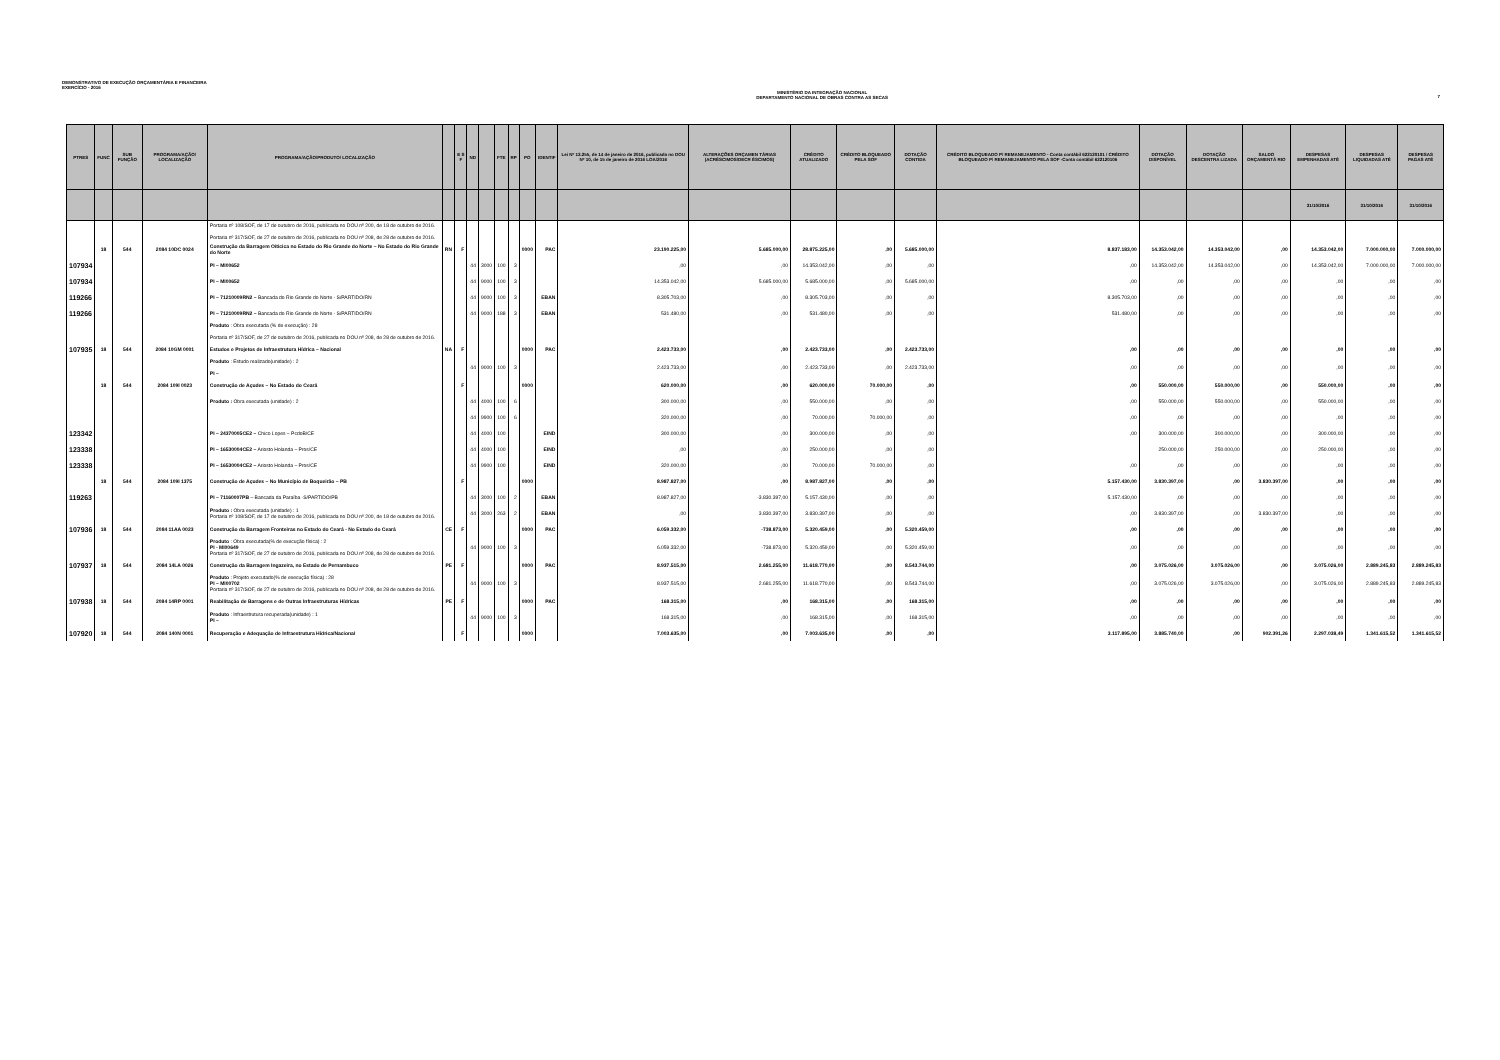DEMONSTRATIVO DE EXECUÇÃO ORÇAMENTÁRIA E FINANCEIRA
EXERCÍCIO - 2016
MINISTÉRIO DA INTEGRAÇÃO NACIONAL
DEPARTAMENTO NACIONAL DE OBRAS CONTRA AS SECAS
7
| PTRES | FUNC | SUB FUNÇÃO | PROGRAMA/AÇÃO/ LOCALIZAÇÃO | PROGRAMA/AÇÃO/PRODUTO/ LOCALIZAÇÃO | | E S F | ND | | FTE | RP | PO | IDENTIF | Lei Nº 13.255, de 14 de janeiro de 2016, publicada no DOU Nº 10, de 15 de janeiro de 2016 LOA/2016 | ALTERAÇÕES ORÇAMEN TÁRIAS (ACRÉSCIMOS/DECR ÉSCIMOS) | CRÉDITO ATUALIZADO | CRÉDITO BLOQUEADO PELA SOF | DOTAÇÃO CONTIDA | CRÉDITO BLOQUEADO P/ REMANEJAMENTO - Conta contábil 622120101 / CRÉDITO BLOQUEADO P/ REMANEJAMENTO PELA SOF -Conta contábil 622120106 | DOTAÇÃO DISPONÍVEL | DOTAÇÃO DESCENTRA LIZADA | SALDO ORÇAMENTÁ RIO | DESPESAS EMPENHADAS ATÉ | DESPESAS LIQUIDADAS ATÉ | DESPESAS PAGAS ATÉ |
| --- | --- | --- | --- | --- | --- | --- | --- | --- | --- | --- | --- | --- | --- | --- | --- | --- | --- | --- | --- | --- | --- | --- | --- | --- |
| | | | | | | | | | | | | | | | | | | | | | | 31/10/2016 | 31/10/2016 | 31/10/2016 |
| | | | | Portaria nº 108/SOF, de 17 de outubro de 2016, publicada no DOU nº 200, de 18 de outubro de 2016. Portaria nº 317/SOF, de 27 de outubro de 2016, publicada no DOU nº 208, de 28 de outubro de 2016. | | | | | | | | | | | | | | | | | | | | |
| | 18 | 544 | 2084 10DC 0024 | Construção da Barragem Oiticica no Estado do Rio Grande do Norte – No Estado do Rio Grande do Norte | RN | F | | | | | 0000 | PAC | 23.190.225,00 | 5.685.000,00 | 28.875.225,00 | ,00 | 5.685.000,00 | 8.837.183,00 | 14.353.042,00 | 14.353.042,00 | ,00 | 14.353.042,00 | 7.000.000,00 | 7.000.000,00 |
| 107934 | | | | PI – MI00652 | | | 44 | 3000 | 100 | 3 | | | ,00 | ,00 | 14.353.042,00 | ,00 | ,00 | ,00 | 14.353.042,00 | 14.353.042,00 | ,00 | 14.353.042,00 | 7.000.000,00 | 7.000.000,00 |
| 107934 | | | | PI – MI00652 | | | 44 | 9000 | 100 | 3 | | | 14.353.042,00 | 5.685.000,00 | 5.685.000,00 | ,00 | 5.685.000,00 | ,00 | ,00 | ,00 | ,00 | ,00 | ,00 | ,00 |
| 119266 | | | | PI – 71210009RN2 – Bancada do Rio Grande do Norte - S/PARTIDO/RN | | | 44 | 9000 | 100 | 3 | | EBAN | 8.305.703,00 | ,00 | 8.305.703,00 | ,00 | ,00 | 8.305.703,00 | ,00 | ,00 | ,00 | ,00 | ,00 | ,00 |
| 119266 | | | | PI – 71210009RN2 – Bancada do Rio Grande do Norte - S/PARTIDO/RN | | | 44 | 9000 | 188 | 3 | | EBAN | 531.480,00 | ,00 | 531.480,00 | ,00 | ,00 | 531.480,00 | ,00 | ,00 | ,00 | ,00 | ,00 | ,00 |
| | | | | Produto : Obra executada (% de execução) : 28 Portaria nº 317/SOF, de 27 de outubro de 2016, publicada no DOU nº 208, de 28 de outubro de 2016. | | | | | | | | | | | | | | | | | | | | |
| 107935 | 18 | 544 | 2084 10GM 0001 | Estudos e Projetos de Infraestrutura Hídrica – Nacional | NA | F | | | | | 0000 | PAC | 2.423.733,00 | ,00 | 2.423.733,00 | ,00 | 2.423.733,00 | ,00 | ,00 | ,00 | ,00 | ,00 | ,00 | ,00 |
| | | | | Produto : Estudo realizado(unidade) : 2 PI – | | | 44 | 9000 | 100 | 3 | | | 2.423.733,00 | ,00 | 2.423.733,00 | ,00 | 2.423.733,00 | ,00 | ,00 | ,00 | ,00 | ,00 | ,00 | ,00 |
| | 18 | 544 | 2084 109I 0023 | Construção de Açudes – No Estado do Ceará | | F | | | | | 0000 | | 620.000,00 | ,00 | 620.000,00 | 70.000,00 | ,00 | ,00 | 550.000,00 | 550.000,00 | ,00 | 550.000,00 | ,00 | ,00 |
| | | | | Produto : Obra executada (unidade) : 2 | | | 44 | 4000 | 100 | 6 | | | 300.000,00 | ,00 | 550.000,00 | ,00 | ,00 | ,00 | 550.000,00 | 550.000,00 | ,00 | 550.000,00 | ,00 | ,00 |
| | | | | | | | 44 | 9900 | 100 | 6 | | | 320.000,00 | ,00 | 70.000,00 | 70.000,00 | ,00 | ,00 | ,00 | ,00 | ,00 | ,00 | ,00 | ,00 |
| 123342 | | | | PI – 24370005CE2 – Chico Lopes – PcdoB/CE | | | 44 | 4000 | 100 | | | EIND | 300.000,00 | ,00 | 300.000,00 | ,00 | ,00 | ,00 | 300.000,00 | 300.000,00 | ,00 | 300.000,00 | ,00 | ,00 |
| 123338 | | | | PI – 16530004CE2 – Ariosto Holanda – Pros/CE | | | 44 | 4000 | 100 | | | EIND | ,00 | ,00 | 250.000,00 | ,00 | ,00 | | 250.000,00 | 250.000,00 | ,00 | 250.000,00 | ,00 | ,00 |
| 123338 | | | | PI – 16530004CE2 – Ariosto Holanda – Pros/CE | | | 44 | 9900 | 100 | | | EIND | 320.000,00 | ,00 | 70.000,00 | 70.000,00 | ,00 | ,00 | ,00 | ,00 | ,00 | ,00 | ,00 | ,00 |
| | 18 | 544 | 2084 109I 1375 | Construção de Açudes – No Município de Boqueirão – PB | | F | | | | | 0000 | | 8.987.827,00 | ,00 | 8.987.827,00 | ,00 | ,00 | 5.157.430,00 | 3.830.397,00 | ,00 | 3.830.397,00 | ,00 | ,00 | ,00 |
| 119263 | | | | PI – 71160007PB – Bancada da Paraíba -S/PARTIDO/PB | | | 44 | 3000 | 100 | 2 | | EBAN | 8.987.827,00 | -3.830.397,00 | 5.157.430,00 | ,00 | ,00 | 5.157.430,00 | ,00 | ,00 | ,00 | ,00 | ,00 | ,00 |
| | | | | Produto : Obra executada (unidade) : 1 Portaria nº 108/SOF, de 17 de outubro de 2016, publicada no DOU nº 200, de 18 de outubro de 2016. | | | 44 | 3000 | 263 | 2 | | EBAN | ,00 | 3.830.397,00 | 3.830.397,00 | ,00 | ,00 | ,00 | 3.830.397,00 | ,00 | 3.830.397,00 | ,00 | ,00 | ,00 |
| 107936 | 18 | 544 | 2084 11AA 0023 | Construção da Barragem Fronteiras no Estado do Ceará - No Estado do Ceará | CE | F | | | | | 0000 | PAC | 6.059.332,00 | -738.873,00 | 5.320.459,00 | ,00 | 5.320.459,00 | ,00 | ,00 | ,00 | ,00 | ,00 | ,00 | ,00 |
| | | | | Produto : Obra executada(% de execução física) : 2 PI - MI00649 Portaria nº 317/SOF, de 27 de outubro de 2016, publicada no DOU nº 208, de 28 de outubro de 2016. | | | 44 | 9000 | 100 | 3 | | | 6.059.332,00 | -738.873,00 | 5.320.459,00 | ,00 | 5.320.459,00 | ,00 | ,00 | ,00 | ,00 | ,00 | ,00 | ,00 |
| 107937 | 18 | 544 | 2084 14LA 0026 | Construção da Barragem Ingazeira, no Estado de Pernambuco | PE | F | | | | | 0000 | PAC | 8.937.515,00 | 2.681.255,00 | 11.618.770,00 | ,00 | 8.543.744,00 | ,00 | 3.075.026,00 | 3.075.026,00 | ,00 | 3.075.026,00 | 2.889.245,83 | 2.889.245,83 |
| | | | | Produto : Projeto executado(% de execução física) : 28 PI – MI00702 Portaria nº 317/SOF, de 27 de outubro de 2016, publicada no DOU nº 208, de 28 de outubro de 2016. | | | 44 | 9000 | 100 | 3 | | | 8.937.515,00 | 2.681.255,00 | 11.618.770,00 | ,00 | 8.543.744,00 | ,00 | 3.075.026,00 | 3.075.026,00 | ,00 | 3.075.026,00 | 2.889.245,83 | 2.889.245,83 |
| 107938 | 18 | 544 | 2084 14RP 0001 | Reabilitação de Barragens e de Outras Infraestruturas Hídricas | PE | F | | | | | 0000 | PAC | 168.315,00 | ,00 | 168.315,00 | ,00 | 168.315,00 | ,00 | ,00 | ,00 | ,00 | ,00 | ,00 | ,00 |
| | | | | Produto : Infraestrutura recuperada(unidade) : 1 PI – | | | 44 | 9000 | 100 | 3 | | | 168.315,00 | ,00 | 168.315,00 | ,00 | 168.315,00 | ,00 | ,00 | ,00 | ,00 | ,00 | ,00 | ,00 |
| 107920 | 18 | 544 | 2084 140N 0001 | Recuperação e Adequação de Infraestrutura Hídrica/Nacional | | F | | | | | 0000 | | 7.003.635,00 | ,00 | 7.003.635,00 | ,00 | ,00 | 3.117.895,00 | 3.885.740,00 | ,00 | 902.391,26 | 2.297.038,49 | 1.341.615,52 | 1.341.615,52 |